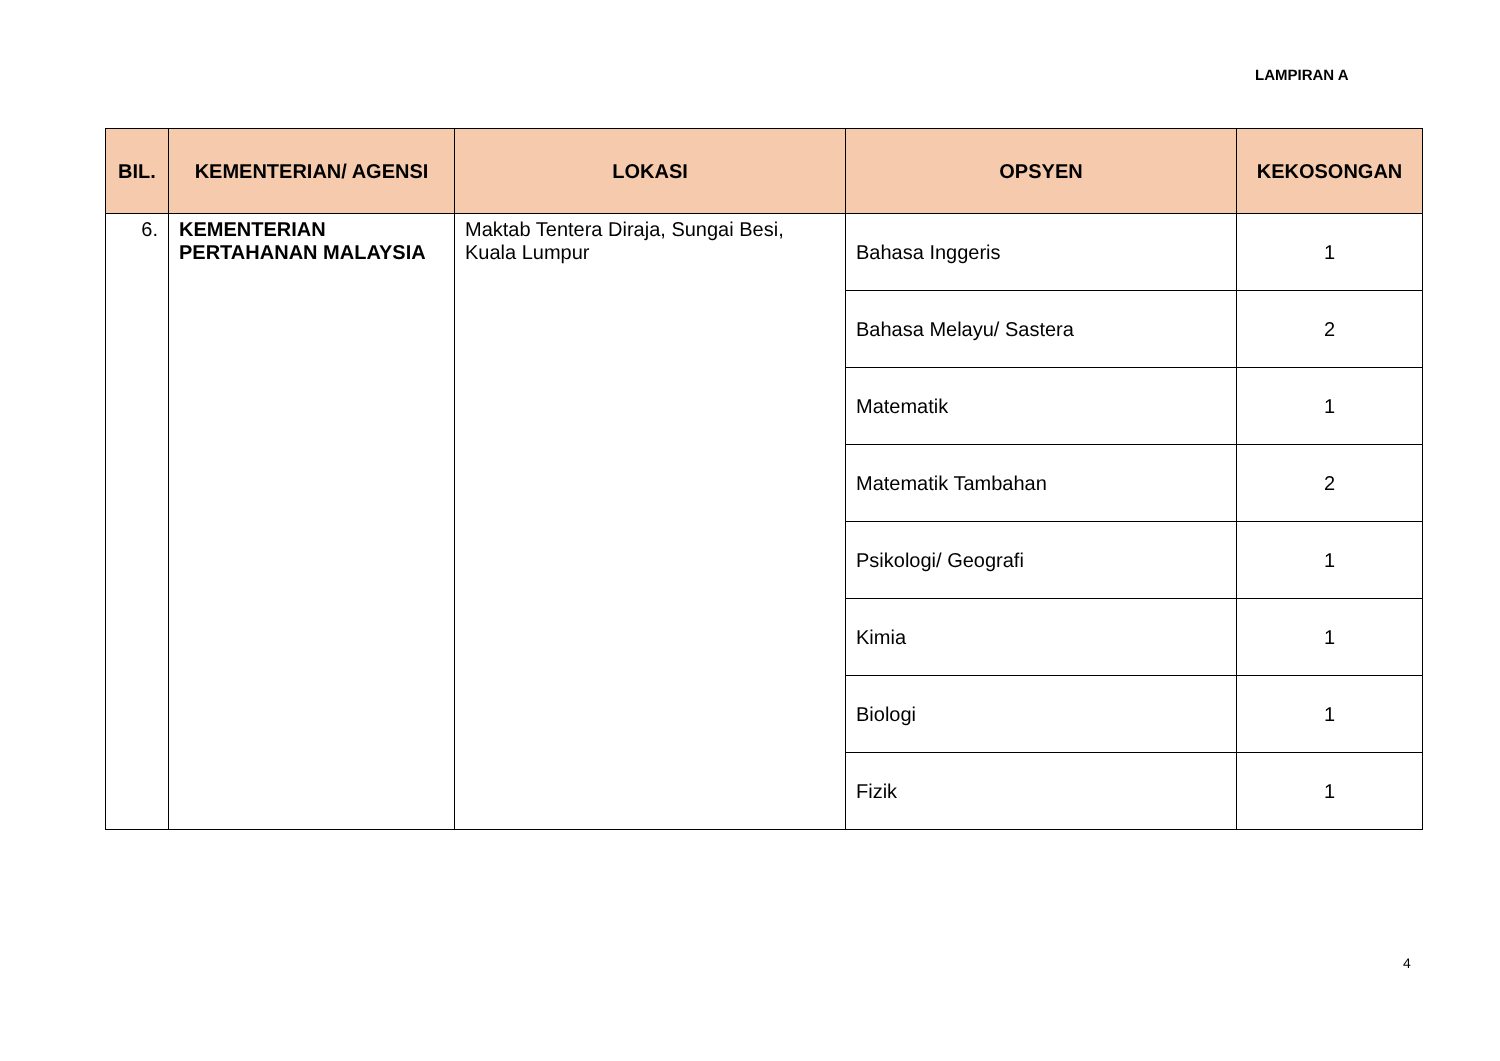LAMPIRAN A
| BIL. | KEMENTERIAN/ AGENSI | LOKASI | OPSYEN | KEKOSONGAN |
| --- | --- | --- | --- | --- |
| 6. | KEMENTERIAN PERTAHANAN MALAYSIA | Maktab Tentera Diraja, Sungai Besi, Kuala Lumpur | Bahasa Inggeris | 1 |
| | | | Bahasa Melayu/ Sastera | 2 |
| | | | Matematik | 1 |
| | | | Matematik Tambahan | 2 |
| | | | Psikologi/ Geografi | 1 |
| | | | Kimia | 1 |
| | | | Biologi | 1 |
| | | | Fizik | 1 |
4